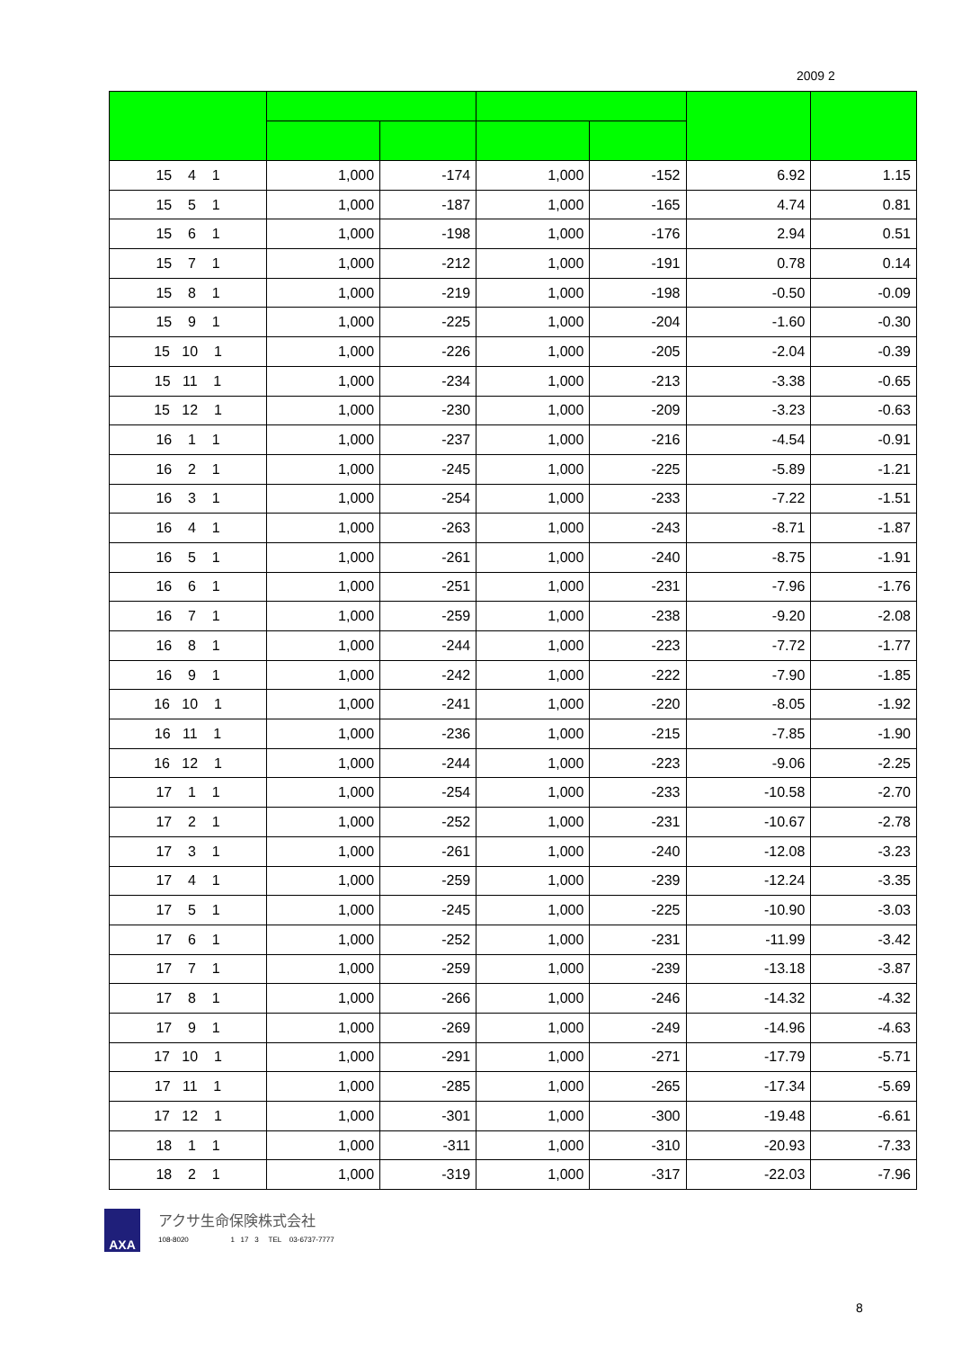2009 2
| 15 4 1 | 1,000 | -174 | 1,000 | -152 | 6.92 | 1.15 |
| 15 5 1 | 1,000 | -187 | 1,000 | -165 | 4.74 | 0.81 |
| 15 6 1 | 1,000 | -198 | 1,000 | -176 | 2.94 | 0.51 |
| 15 7 1 | 1,000 | -212 | 1,000 | -191 | 0.78 | 0.14 |
| 15 8 1 | 1,000 | -219 | 1,000 | -198 | -0.50 | -0.09 |
| 15 9 1 | 1,000 | -225 | 1,000 | -204 | -1.60 | -0.30 |
| 15 10 1 | 1,000 | -226 | 1,000 | -205 | -2.04 | -0.39 |
| 15 11 1 | 1,000 | -234 | 1,000 | -213 | -3.38 | -0.65 |
| 15 12 1 | 1,000 | -230 | 1,000 | -209 | -3.23 | -0.63 |
| 16 1 1 | 1,000 | -237 | 1,000 | -216 | -4.54 | -0.91 |
| 16 2 1 | 1,000 | -245 | 1,000 | -225 | -5.89 | -1.21 |
| 16 3 1 | 1,000 | -254 | 1,000 | -233 | -7.22 | -1.51 |
| 16 4 1 | 1,000 | -263 | 1,000 | -243 | -8.71 | -1.87 |
| 16 5 1 | 1,000 | -261 | 1,000 | -240 | -8.75 | -1.91 |
| 16 6 1 | 1,000 | -251 | 1,000 | -231 | -7.96 | -1.76 |
| 16 7 1 | 1,000 | -259 | 1,000 | -238 | -9.20 | -2.08 |
| 16 8 1 | 1,000 | -244 | 1,000 | -223 | -7.72 | -1.77 |
| 16 9 1 | 1,000 | -242 | 1,000 | -222 | -7.90 | -1.85 |
| 16 10 1 | 1,000 | -241 | 1,000 | -220 | -8.05 | -1.92 |
| 16 11 1 | 1,000 | -236 | 1,000 | -215 | -7.85 | -1.90 |
| 16 12 1 | 1,000 | -244 | 1,000 | -223 | -9.06 | -2.25 |
| 17 1 1 | 1,000 | -254 | 1,000 | -233 | -10.58 | -2.70 |
| 17 2 1 | 1,000 | -252 | 1,000 | -231 | -10.67 | -2.78 |
| 17 3 1 | 1,000 | -261 | 1,000 | -240 | -12.08 | -3.23 |
| 17 4 1 | 1,000 | -259 | 1,000 | -239 | -12.24 | -3.35 |
| 17 5 1 | 1,000 | -245 | 1,000 | -225 | -10.90 | -3.03 |
| 17 6 1 | 1,000 | -252 | 1,000 | -231 | -11.99 | -3.42 |
| 17 7 1 | 1,000 | -259 | 1,000 | -239 | -13.18 | -3.87 |
| 17 8 1 | 1,000 | -266 | 1,000 | -246 | -14.32 | -4.32 |
| 17 9 1 | 1,000 | -269 | 1,000 | -249 | -14.96 | -4.63 |
| 17 10 1 | 1,000 | -291 | 1,000 | -271 | -17.79 | -5.71 |
| 17 11 1 | 1,000 | -285 | 1,000 | -265 | -17.34 | -5.69 |
| 17 12 1 | 1,000 | -301 | 1,000 | -300 | -19.48 | -6.61 |
| 18 1 1 | 1,000 | -311 | 1,000 | -310 | -20.93 | -7.33 |
| 18 2 1 | 1,000 | -319 | 1,000 | -317 | -22.03 | -7.96 |
AXA
アクサ生命保険株式会社
108-8020 1 17 3 TEL 03-6737-7777
8